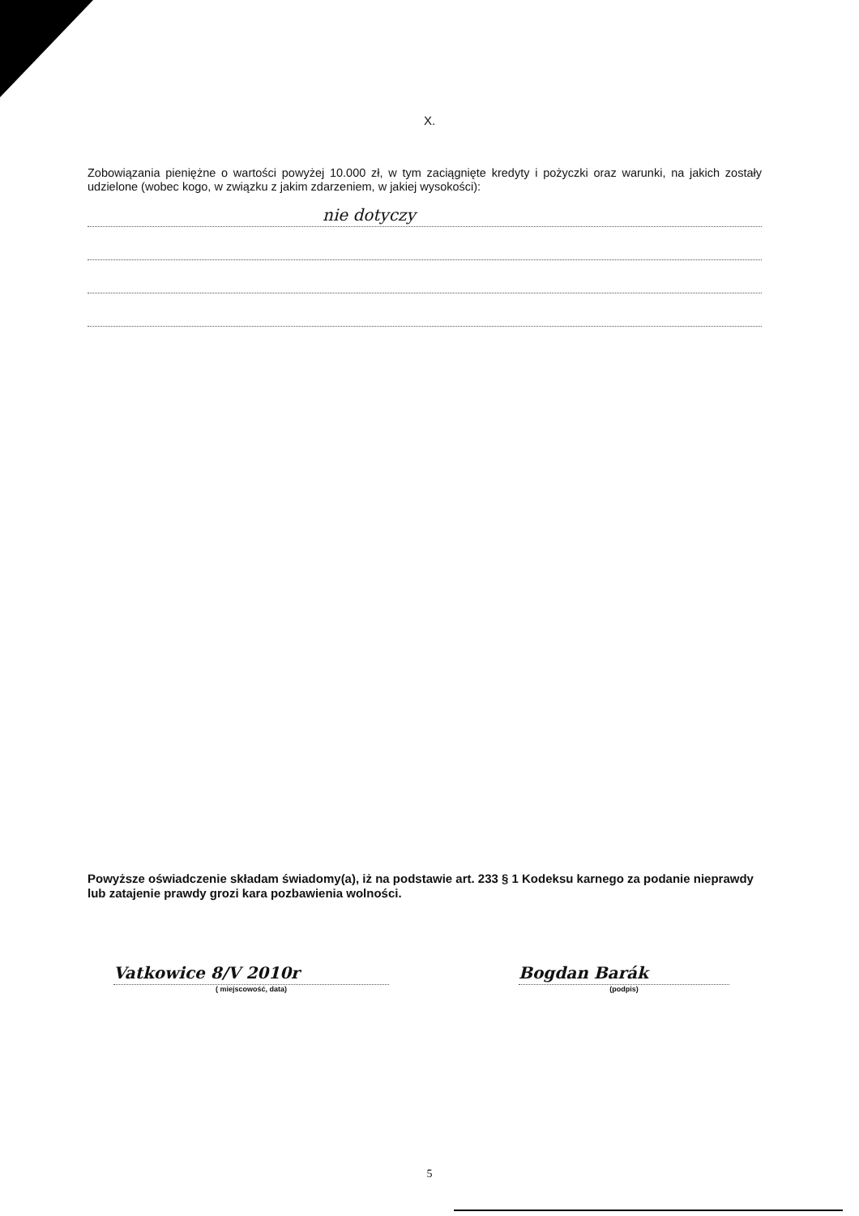X.
Zobowiązania pieniężne o wartości powyżej 10.000 zł, w tym zaciągnięte kredyty i pożyczki oraz warunki, na jakich zostały udzielone (wobec kogo, w związku z jakim zdarzeniem, w jakiej wysokości):
nie dotyczy
Powyższe oświadczenie składam świadomy(a), iż na podstawie art. 233 § 1 Kodeksu karnego za podanie nieprawdy lub zatajenie prawdy grozi kara pozbawienia wolności.
Vatkowice 8/V 2010r
( miejscowość, data)
Bogdan Barák
(podpis)
5